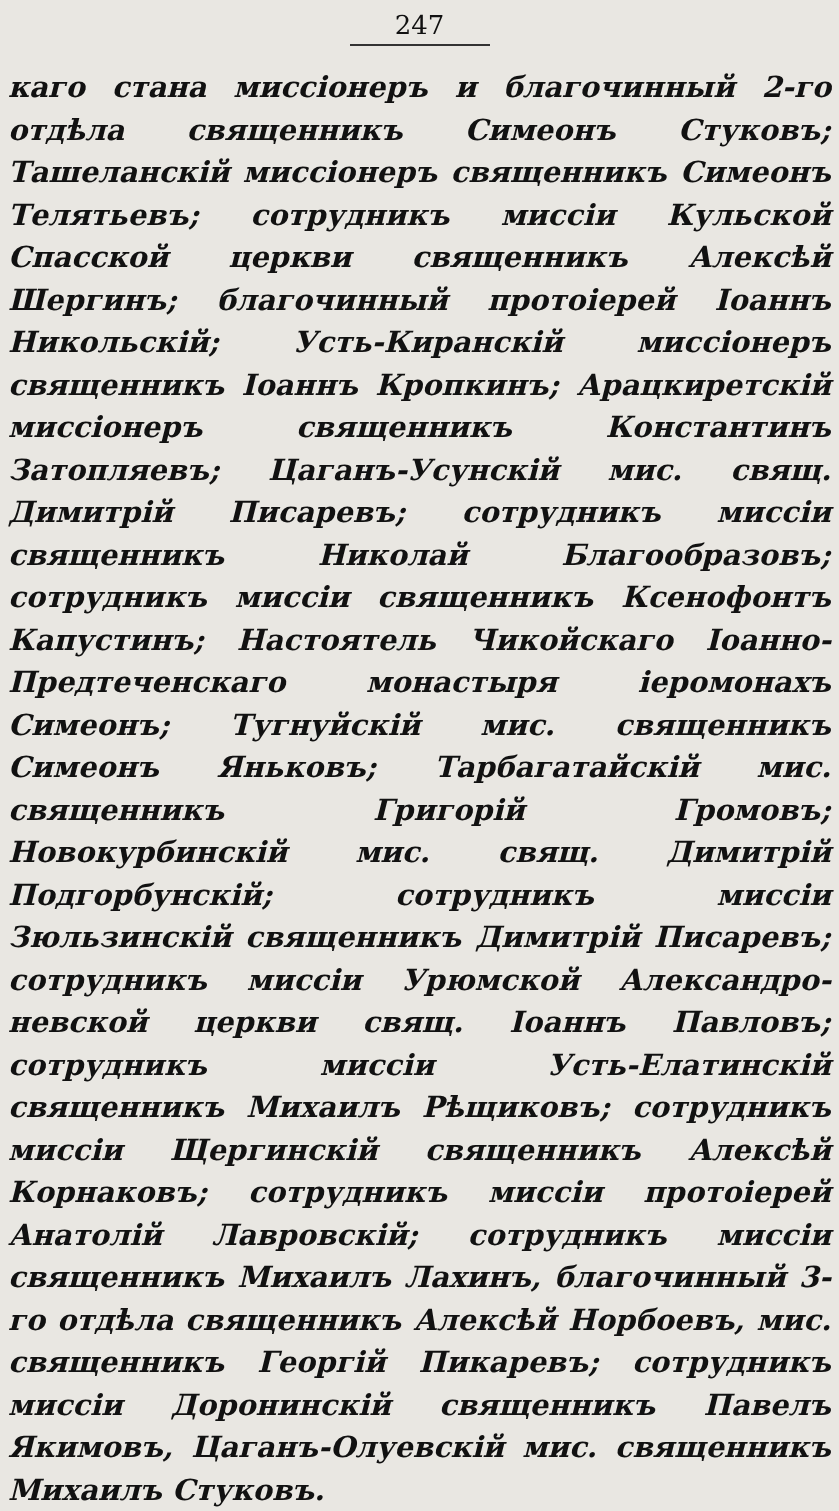247
каго стана миссіонеръ и благочинный 2-го отдѣла священникъ Симеонъ Стуковъ; Ташеланскій миссіонеръ священникъ Симеонъ Телятьевъ; сотрудникъ миссіи Кульской Спасской церкви священникъ Алексѣй Шергинъ; благочинный протоіерей Іоаннъ Никольскій; Усть-Киранскій миссіонеръ священникъ Іоаннъ Кропкинъ; Арацкиретскій миссіонеръ священникъ Константинъ Затопляевъ; Цаганъ-Усунскій мис. свящ. Димитрій Писаревъ; сотрудникъ миссіи священникъ Николай Благообразовъ; сотрудникъ миссіи священникъ Ксенофонтъ Капустинъ; Настоятель Чикойскаго Іоанно-Предтеченскаго монастыря іеромонахъ Симеонъ; Тугнуйскій мис. священникъ Симеонъ Яньковъ; Тарбагатайскій мис. священникъ Григорій Громовъ; Новокурбинскій мис. свящ. Димитрій Подгорбунскій; сотрудникъ миссіи Зюльзинскій священникъ Димитрій Писаревъ; сотрудникъ миссіи Урюмской Александро-невской церкви свящ. Іоаннъ Павловъ; сотрудникъ миссіи Усть-Елатинскій священникъ Михаилъ Рѣщиковъ; сотрудникъ миссіи Щергинскій священникъ Алексѣй Корнаковъ; сотрудникъ миссіи протоіерей Анатолій Лавровскій; сотрудникъ миссіи священникъ Михаилъ Лахинъ, благочинный 3-го отдѣла священникъ Алексѣй Норбоевъ, мис. священникъ Георгій Пикаревъ; сотрудникъ миссіи Доронинскій священникъ Павелъ Якимовъ, Цаганъ-Олуевскій мис. священникъ Михаилъ Стуковъ.